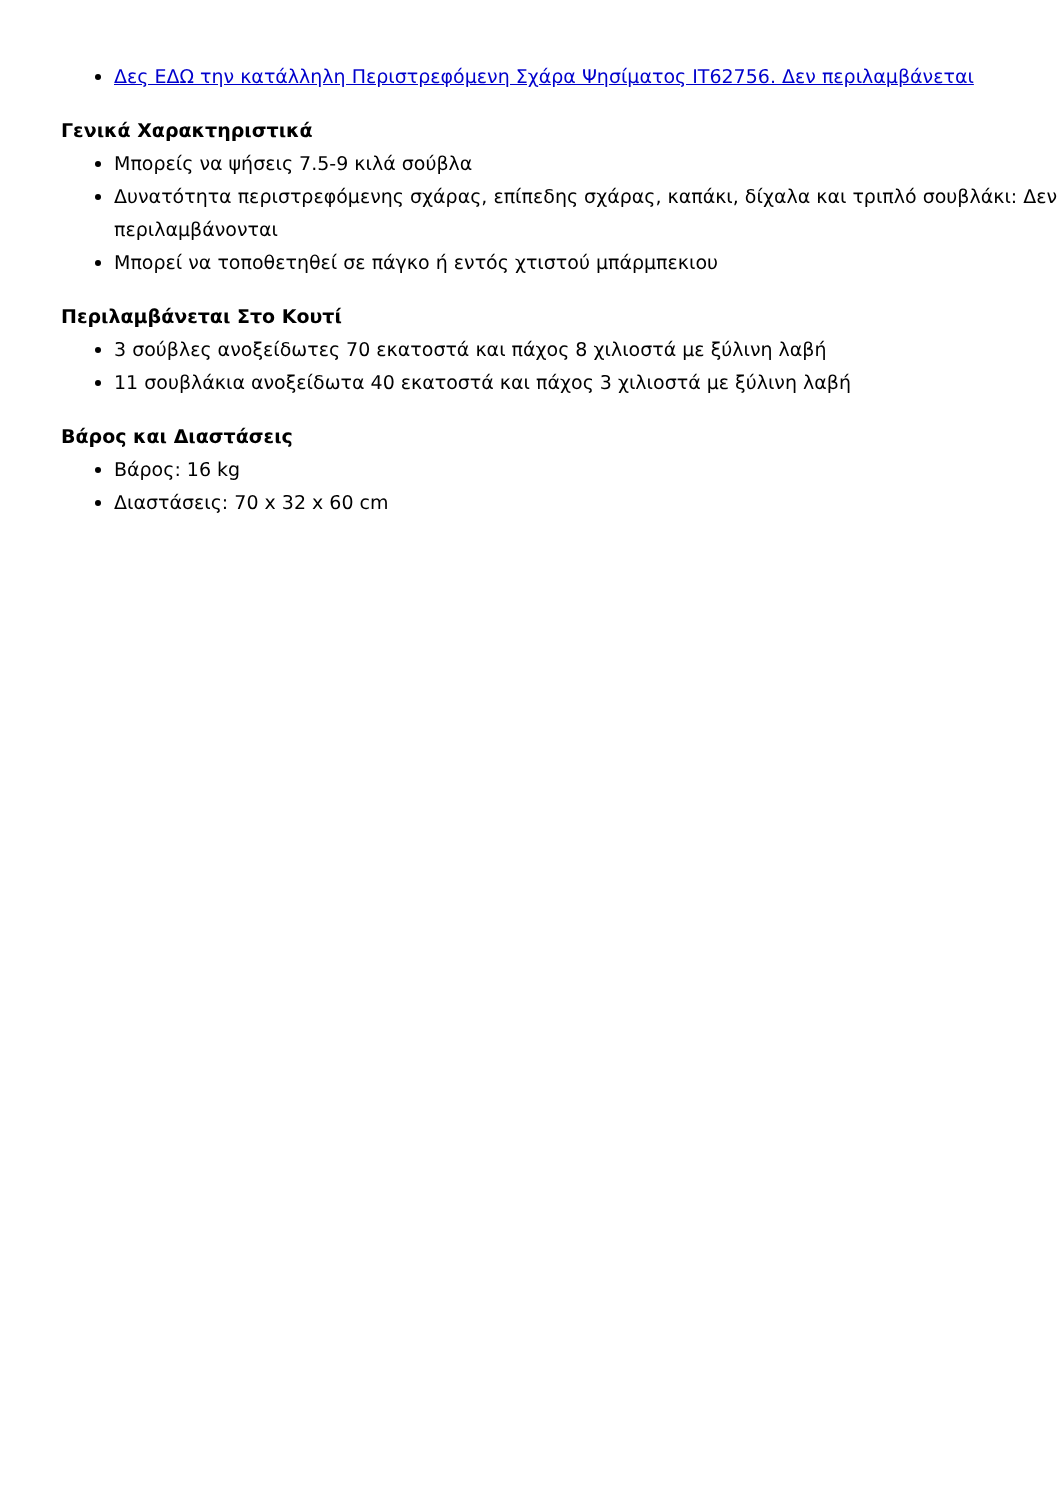Δες ΕΔΩ την κατάλληλη Περιστρεφόμενη Σχάρα Ψησίματος IT62756. Δεν περιλαμβάνεται
Γενικά Χαρακτηριστικά
Μπορείς να ψήσεις 7.5-9 κιλά σούβλα
Δυνατότητα περιστρεφόμενης σχάρας, επίπεδης σχάρας, καπάκι, δίχαλα και τριπλό σουβλάκι: Δεν περιλαμβάνονται
Μπορεί να τοποθετηθεί σε πάγκο ή εντός χτιστού μπάρμπεκιου
Περιλαμβάνεται Στο Κουτί
3 σούβλες ανοξείδωτες 70 εκατοστά και πάχος 8 χιλιοστά με ξύλινη λαβή
11 σουβλάκια ανοξείδωτα 40 εκατοστά και πάχος 3 χιλιοστά με ξύλινη λαβή
Βάρος και Διαστάσεις
Βάρος: 16 kg
Διαστάσεις: 70 x 32 x 60 cm